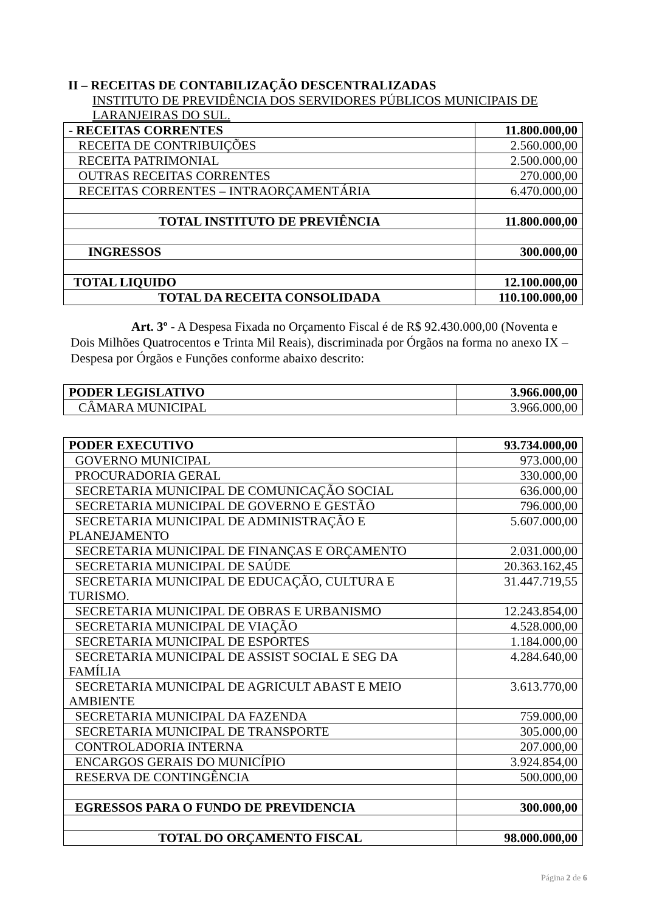II – RECEITAS DE CONTABILIZAÇÃO DESCENTRALIZADAS
INSTITUTO DE PREVIDÊNCIA DOS SERVIDORES PÚBLICOS MUNICIPAIS DE LARANJEIRAS DO SUL.
| - RECEITAS CORRENTES | 11.800.000,00 |
| RECEITA DE CONTRIBUIÇÕES | 2.560.000,00 |
| RECEITA PATRIMONIAL | 2.500.000,00 |
| OUTRAS RECEITAS CORRENTES | 270.000,00 |
| RECEITAS CORRENTES – INTRAORÇAMENTÁRIA | 6.470.000,00 |
| TOTAL INSTITUTO DE PREVIÊNCIA | 11.800.000,00 |
| INGRESSOS | 300.000,00 |
| TOTAL LIQUIDO | 12.100.000,00 |
| TOTAL DA RECEITA CONSOLIDADA | 110.100.000,00 |
Art. 3º - A Despesa Fixada no Orçamento Fiscal é de R$ 92.430.000,00 (Noventa e Dois Milhões Quatrocentos e Trinta Mil Reais), discriminada por Órgãos na forma no anexo IX – Despesa por Órgãos e Funções conforme abaixo descrito:
| PODER LEGISLATIVO | 3.966.000,00 |
| CÂMARA MUNICIPAL | 3.966.000,00 |
| PODER EXECUTIVO | 93.734.000,00 |
| GOVERNO MUNICIPAL | 973.000,00 |
| PROCURADORIA GERAL | 330.000,00 |
| SECRETARIA MUNICIPAL DE COMUNICAÇÃO SOCIAL | 636.000,00 |
| SECRETARIA MUNICIPAL DE GOVERNO E GESTÃO | 796.000,00 |
| SECRETARIA MUNICIPAL DE ADMINISTRAÇÃO E PLANEJAMENTO | 5.607.000,00 |
| SECRETARIA MUNICIPAL DE FINANÇAS E ORÇAMENTO | 2.031.000,00 |
| SECRETARIA MUNICIPAL DE SAÚDE | 20.363.162,45 |
| SECRETARIA MUNICIPAL DE EDUCAÇÃO, CULTURA E TURISMO. | 31.447.719,55 |
| SECRETARIA MUNICIPAL DE OBRAS E URBANISMO | 12.243.854,00 |
| SECRETARIA MUNICIPAL DE VIAÇÃO | 4.528.000,00 |
| SECRETARIA MUNICIPAL DE ESPORTES | 1.184.000,00 |
| SECRETARIA MUNICIPAL DE ASSIST SOCIAL E SEG DA FAMÍLIA | 4.284.640,00 |
| SECRETARIA MUNICIPAL DE AGRICULT ABAST E MEIO AMBIENTE | 3.613.770,00 |
| SECRETARIA MUNICIPAL DA FAZENDA | 759.000,00 |
| SECRETARIA MUNICIPAL DE TRANSPORTE | 305.000,00 |
| CONTROLADORIA INTERNA | 207.000,00 |
| ENCARGOS GERAIS DO MUNICÍPIO | 3.924.854,00 |
| RESERVA DE CONTINGÊNCIA | 500.000,00 |
| EGRESSOS PARA O FUNDO DE PREVIDENCIA | 300.000,00 |
| TOTAL DO ORÇAMENTO FISCAL | 98.000.000,00 |
Página 2 de 6